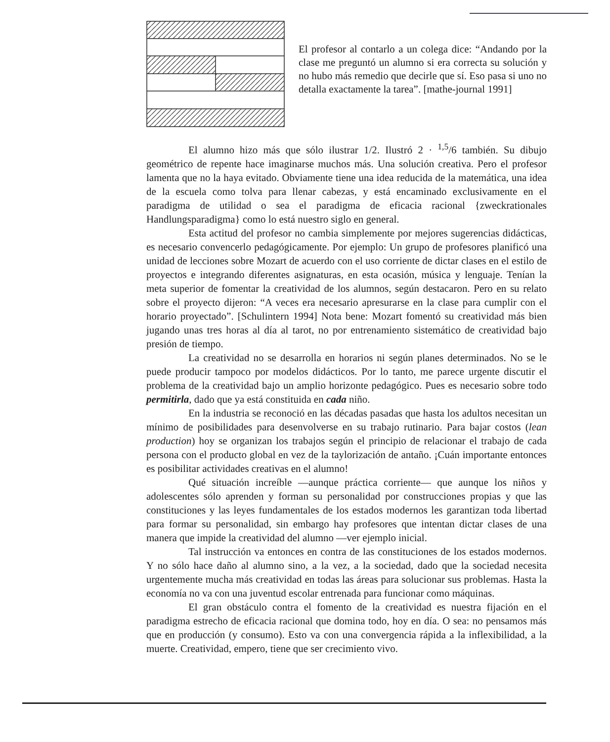El profesor al contarlo a un colega dice: “Andando por la clase me preguntó un alumno si era correcta su solución y no hubo más remedio que decirle que sí. Eso pasa si uno no detalla exactamente la tarea”. [mathe-journal 1991]
El alumno hizo más que sólo ilustrar 1/2. Ilustró 2 · <sup>1,5</sup>/6 también. Su dibujo geométrico de repente hace imaginarse muchos más. Una solución creativa. Pero el profesor lamenta que no la haya evitado. Obviamente tiene una idea reducida de la matemática, una idea de la escuela como tolva para llenar cabezas, y está encaminado exclusivamente en el paradigma de utilidad o sea el paradigma de eficacia racional {zweckrationales Handlungsparadigma} como lo está nuestro siglo en general.
Esta actitud del profesor no cambia simplemente por mejores sugerencias didácticas, es necesario convencerlo pedagógicamente. Por ejemplo: Un grupo de profesores planificó una unidad de lecciones sobre Mozart de acuerdo con el uso corriente de dictar clases en el estilo de proyectos e integrando diferentes asignaturas, en esta ocasión, música y lenguaje. Tenían la meta superior de fomentar la creatividad de los alumnos, según destacaron. Pero en su relato sobre el proyecto dijeron: “A veces era necesario apresurarse en la clase para cumplir con el horario proyectado”. [Schulintern 1994] Nota bene: Mozart fomentó su creatividad más bien jugando unas tres horas al día al tarot, no por entrenamiento sistemático de creatividad bajo presión de tiempo.
La creatividad no se desarrolla en horarios ni según planes determinados. No se le puede producir tampoco por modelos didácticos. Por lo tanto, me parece urgente discutir el problema de la creatividad bajo un amplio horizonte pedagógico. Pues es necesario sobre todo permitirla, dado que ya está constituida en cada niño.
En la industria se reconoció en las décadas pasadas que hasta los adultos necesitan un mínimo de posibilidades para desenvolverse en su trabajo rutinario. Para bajar costos (lean production) hoy se organizan los trabajos según el principio de relacionar el trabajo de cada persona con el producto global en vez de la taylorización de antaño. ¡Cuán importante entonces es posibilitar actividades creativas en el alumno!
Qué situación increíble —aunque práctica corriente— que aunque los niños y adolescentes sólo aprenden y forman su personalidad por construcciones propias y que las constituciones y las leyes fundamentales de los estados modernos les garantizan toda libertad para formar su personalidad, sin embargo hay profesores que intentan dictar clases de una manera que impide la creatividad del alumno —ver ejemplo inicial.
Tal instrucción va entonces en contra de las constituciones de los estados modernos. Y no sólo hace daño al alumno sino, a la vez, a la sociedad, dado que la sociedad necesita urgentemente mucha más creatividad en todas las áreas para solucionar sus problemas. Hasta la economía no va con una juventud escolar entrenada para funcionar como máquinas.
El gran obstáculo contra el fomento de la creatividad es nuestra fijación en el paradigma estrecho de eficacia racional que domina todo, hoy en día. O sea: no pensamos más que en producción (y consumo). Esto va con una convergencia rápida a la inflexibilidad, a la muerte. Creatividad, empero, tiene que ser crecimiento vivo.